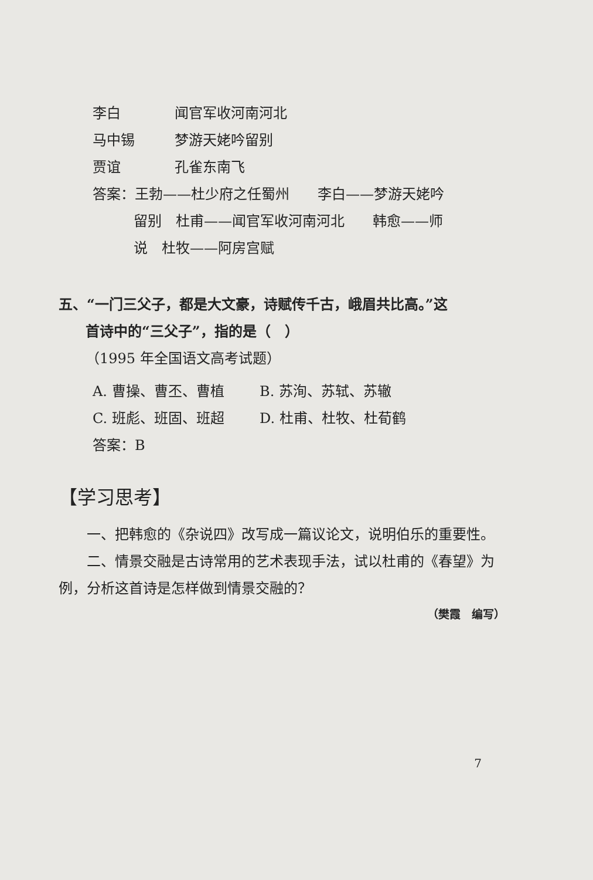李白 闻官军收河南河北
马中锡 梦游天姥吟留别
贾谊 孔雀东南飞
答案：王勃——杜少府之任蜀州　　李白——梦游天姥吟
留别　杜甫——闻官军收河南河北　　韩愈——师
说　杜牧——阿房宫赋
五、“一门三父子，都是大文豪，诗赋传千古，峨眉共比高。”这
首诗中的“三父子”，指的是（　）
（1995 年全国语文高考试题）
A. 曹操、曹丕、曹植 B. 苏洵、苏轼、苏辙
C. 班彪、班固、班超 D. 杜甫、杜牧、杜荀鹤
答案：B
【学习思考】
一、把韩愈的《杂说四》改写成一篇议论文，说明伯乐的重要性。
二、情景交融是古诗常用的艺术表现手法，试以杜甫的《春望》为例，分析这首诗是怎样做到情景交融的？
（樊霞　编写）
7